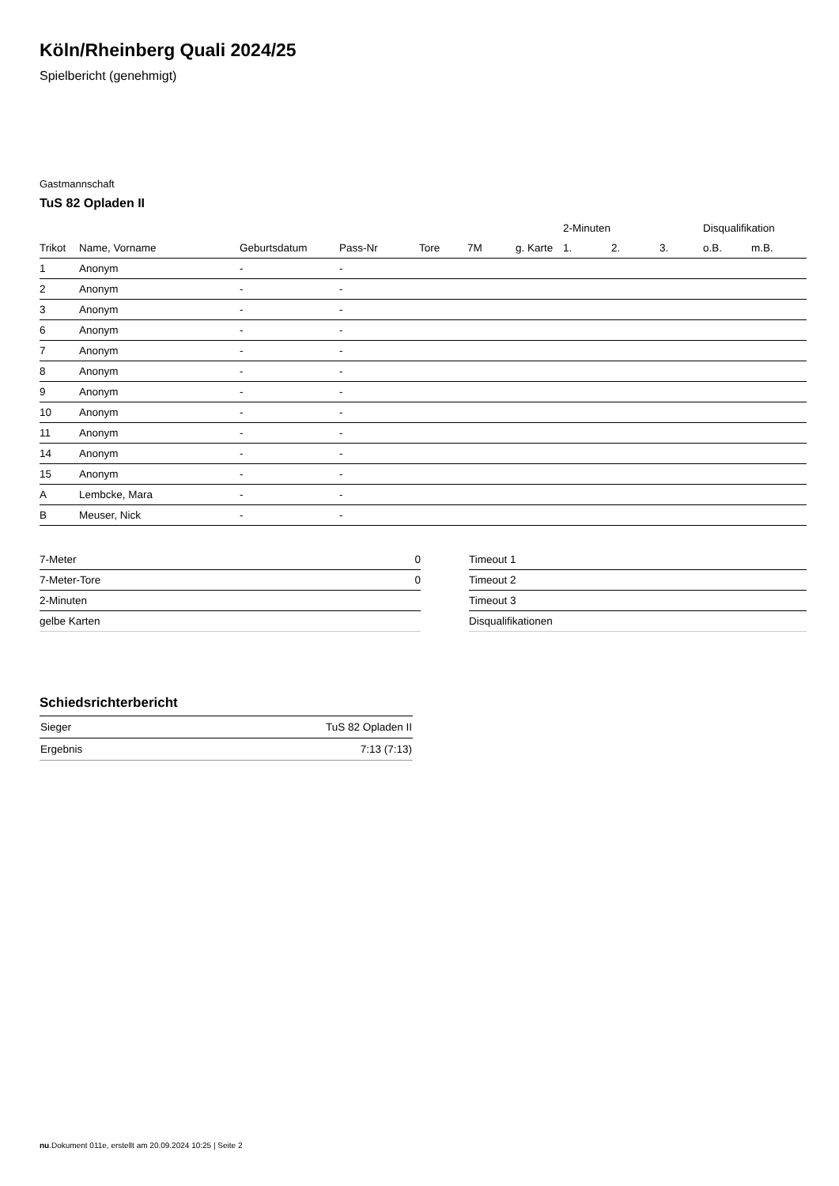Köln/Rheinberg Quali 2024/25
Spielbericht (genehmigt)
Gastmannschaft
TuS 82 Opladen II
| | | | | | | | 2-Minuten | | | Disqualifikation | |
| --- | --- | --- | --- | --- | --- | --- | --- | --- | --- | --- | --- |
| Trikot | Name, Vorname | Geburtsdatum | Pass-Nr | Tore | 7M | g. Karte | 1. | 2. | 3. | o.B. | m.B. |
| 1 | Anonym | - | - | | | | | | | | |
| 2 | Anonym | - | - | | | | | | | | |
| 3 | Anonym | - | - | | | | | | | | |
| 6 | Anonym | - | - | | | | | | | | |
| 7 | Anonym | - | - | | | | | | | | |
| 8 | Anonym | - | - | | | | | | | | |
| 9 | Anonym | - | - | | | | | | | | |
| 10 | Anonym | - | - | | | | | | | | |
| 11 | Anonym | - | - | | | | | | | | |
| 14 | Anonym | - | - | | | | | | | | |
| 15 | Anonym | - | - | | | | | | | | |
| A | Lembcke, Mara | - | - | | | | | | | | |
| B | Meuser, Nick | - | - | | | | | | | | |
| 7-Meter | 0 |
| 7-Meter-Tore | 0 |
| 2-Minuten | |
| gelbe Karten | |
| Timeout 1 |
| Timeout 2 |
| Timeout 3 |
| Disqualifikationen |
Schiedsrichterbericht
| Sieger | TuS 82 Opladen II |
| Ergebnis | 7:13 (7:13) |
nu.Dokument 011e, erstellt am 20.09.2024 10:25 | Seite 2